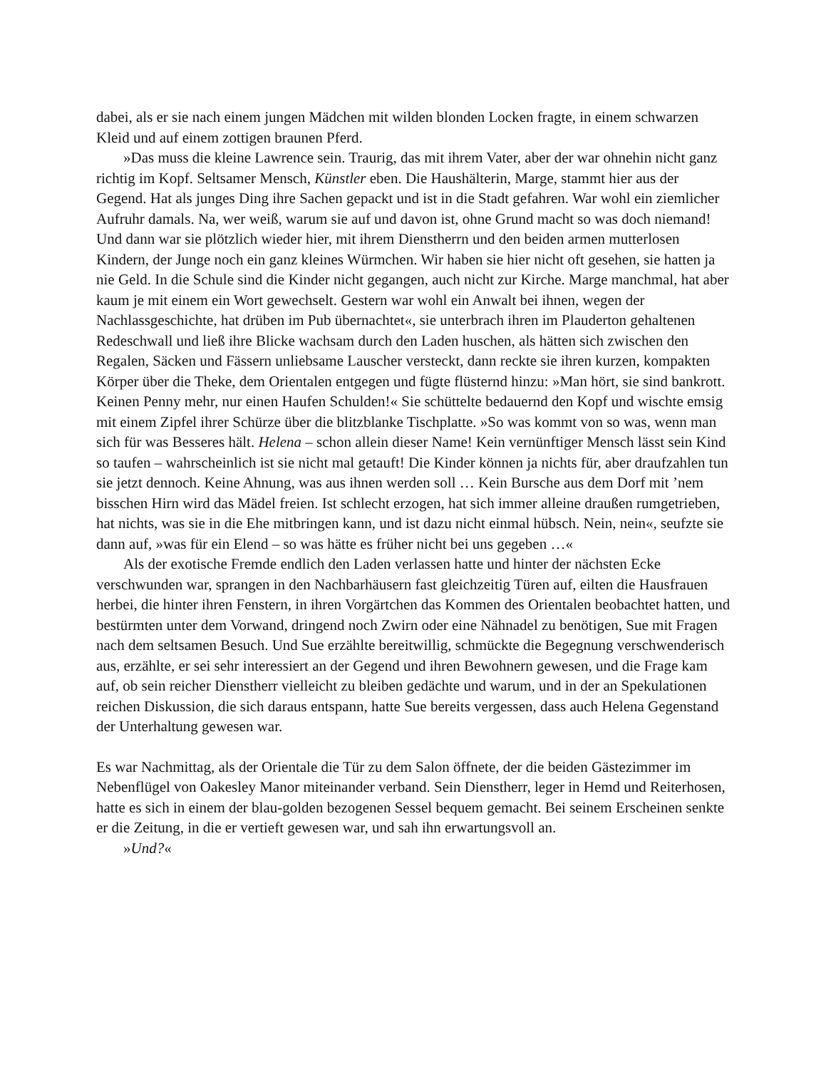dabei, als er sie nach einem jungen Mädchen mit wilden blonden Locken fragte, in einem schwarzen Kleid und auf einem zottigen braunen Pferd.
»Das muss die kleine Lawrence sein. Traurig, das mit ihrem Vater, aber der war ohnehin nicht ganz richtig im Kopf. Seltsamer Mensch, Künstler eben. Die Haushälterin, Marge, stammt hier aus der Gegend. Hat als junges Ding ihre Sachen gepackt und ist in die Stadt gefahren. War wohl ein ziemlicher Aufruhr damals. Na, wer weiß, warum sie auf und davon ist, ohne Grund macht so was doch niemand! Und dann war sie plötzlich wieder hier, mit ihrem Dienstherrn und den beiden armen mutterlosen Kindern, der Junge noch ein ganz kleines Würmchen. Wir haben sie hier nicht oft gesehen, sie hatten ja nie Geld. In die Schule sind die Kinder nicht gegangen, auch nicht zur Kirche. Marge manchmal, hat aber kaum je mit einem ein Wort gewechselt. Gestern war wohl ein Anwalt bei ihnen, wegen der Nachlassgeschichte, hat drüben im Pub übernachtet«, sie unterbrach ihren im Plauderton gehaltenen Redeschwall und ließ ihre Blicke wachsam durch den Laden huschen, als hätten sich zwischen den Regalen, Säcken und Fässern unliebsame Lauscher versteckt, dann reckte sie ihren kurzen, kompakten Körper über die Theke, dem Orientalen entgegen und fügte flüsternd hinzu: »Man hört, sie sind bankrott. Keinen Penny mehr, nur einen Haufen Schulden!« Sie schüttelte bedauernd den Kopf und wischte emsig mit einem Zipfel ihrer Schürze über die blitzblanke Tischplatte. »So was kommt von so was, wenn man sich für was Besseres hält. Helena – schon allein dieser Name! Kein vernünftiger Mensch lässt sein Kind so taufen – wahrscheinlich ist sie nicht mal getauft! Die Kinder können ja nichts für, aber draufzahlen tun sie jetzt dennoch. Keine Ahnung, was aus ihnen werden soll … Kein Bursche aus dem Dorf mit ’nem bisschen Hirn wird das Mädel freien. Ist schlecht erzogen, hat sich immer alleine draußen rumgetrieben, hat nichts, was sie in die Ehe mitbringen kann, und ist dazu nicht einmal hübsch. Nein, nein«, seufzte sie dann auf, »was für ein Elend – so was hätte es früher nicht bei uns gegeben …«
Als der exotische Fremde endlich den Laden verlassen hatte und hinter der nächsten Ecke verschwunden war, sprangen in den Nachbarhäusern fast gleichzeitig Türen auf, eilten die Hausfrauen herbei, die hinter ihren Fenstern, in ihren Vorgärtchen das Kommen des Orientalen beobachtet hatten, und bestürmten unter dem Vorwand, dringend noch Zwirn oder eine Nähnadel zu benötigen, Sue mit Fragen nach dem seltsamen Besuch. Und Sue erzählte bereitwillig, schmückte die Begegnung verschwenderisch aus, erzählte, er sei sehr interessiert an der Gegend und ihren Bewohnern gewesen, und die Frage kam auf, ob sein reicher Dienstherr vielleicht zu bleiben gedächte und warum, und in der an Spekulationen reichen Diskussion, die sich daraus entspann, hatte Sue bereits vergessen, dass auch Helena Gegenstand der Unterhaltung gewesen war.
Es war Nachmittag, als der Orientale die Tür zu dem Salon öffnete, der die beiden Gästezimmer im Nebenflügel von Oakesley Manor miteinander verband. Sein Dienstherr, leger in Hemd und Reiterhosen, hatte es sich in einem der blau-golden bezogenen Sessel bequem gemacht. Bei seinem Erscheinen senkte er die Zeitung, in die er vertieft gewesen war, und sah ihn erwartungsvoll an.
»Und?«